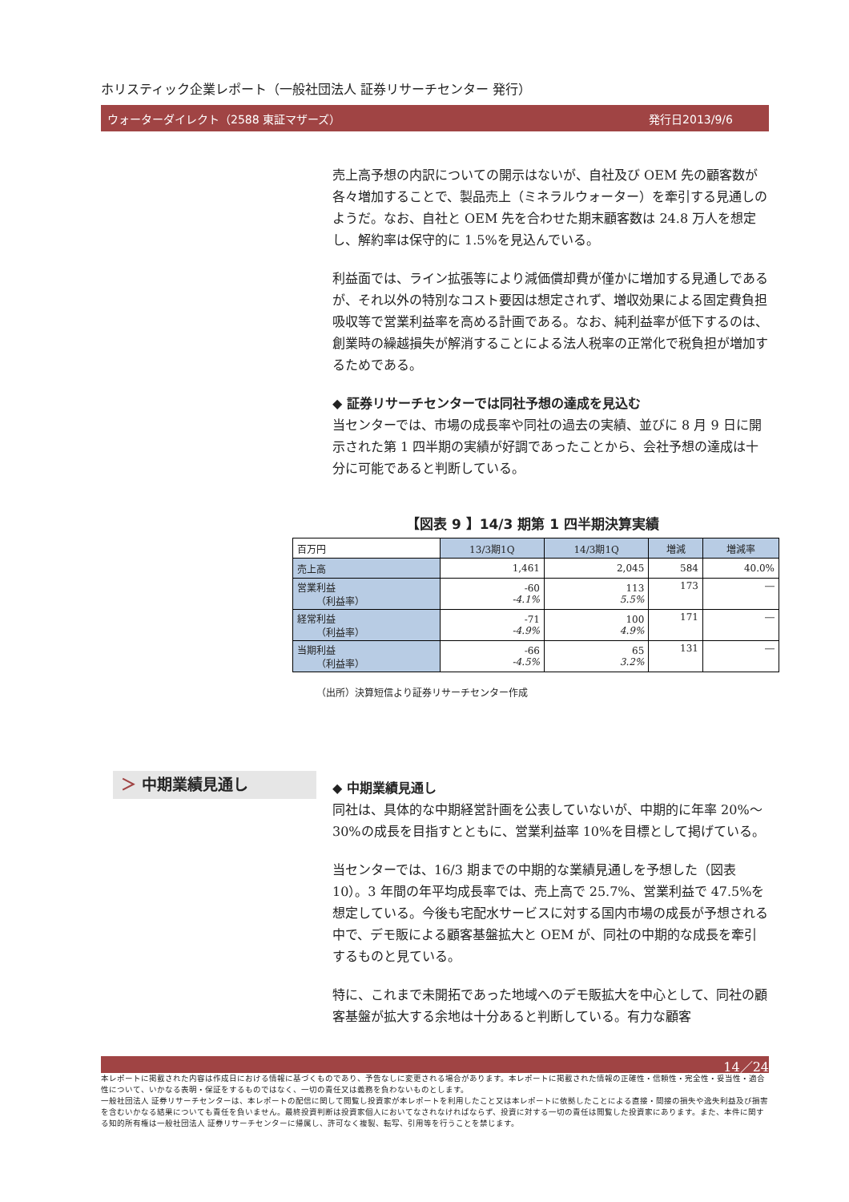ホリスティック企業レポート（一般社団法人 証券リサーチセンター 発行）
ウォーターダイレクト（2588 東証マザーズ） 発行日2013/9/6
売上高予想の内訳についての開示はないが、自社及び OEM 先の顧客数が各々増加することで、製品売上（ミネラルウォーター）を牽引する見通しのようだ。なお、自社と OEM 先を合わせた期末顧客数は 24.8 万人を想定し、解約率は保守的に 1.5%を見込んでいる。
利益面では、ライン拡張等により減価償却費が僅かに増加する見通しであるが、それ以外の特別なコスト要因は想定されず、増収効果による固定費負担吸収等で営業利益率を高める計画である。なお、純利益率が低下するのは、創業時の繰越損失が解消することによる法人税率の正常化で税負担が増加するためである。
◆ 証券リサーチセンターでは同社予想の達成を見込む
当センターでは、市場の成長率や同社の過去の実績、並びに 8 月 9 日に開示された第 1 四半期の実績が好調であったことから、会社予想の達成は十分に可能であると判断している。
【図表 9 】14/3 期第 1 四半期決算実績
| 百万円 | 13/3期1Q | 14/3期1Q | 増減 | 増減率 |
| 売上高 | 1,461 | 2,045 | 584 | 40.0% |
| 営業利益 （利益率） | -60 -4.1% | 113 5.5% | 173 | ― |
| 経常利益 （利益率） | -71 -4.9% | 100 4.9% | 171 | ― |
| 当期利益 （利益率） | -66 -4.5% | 65 3.2% | 131 | ― |
（出所）決算短信より証券リサーチセンター作成
＞ 中期業績見通し
◆ 中期業績見通し
同社は、具体的な中期経営計画を公表していないが、中期的に年率 20%～30%の成長を目指すとともに、営業利益率 10%を目標として掲げている。
当センターでは、16/3 期までの中期的な業績見通しを予想した（図表 10）。3 年間の年平均成長率では、売上高で 25.7%、営業利益で 47.5%を想定している。今後も宅配水サービスに対する国内市場の成長が予想される中で、デモ販による顧客基盤拡大と OEM が、同社の中期的な成長を牽引するものと見ている。
特に、これまで未開拓であった地域へのデモ販拡大を中心として、同社の顧客基盤が拡大する余地は十分あると判断している。有力な顧客
14／24
本レポートに掲載された内容は作成日における情報に基づくものであり、予告なしに変更される場合があります。本レポートに掲載された情報の正確性・信頼性・完全性・妥当性・適合性について、いかなる表明・保証をするものではなく、一切の責任又は義務を負わないものとします。
一般社団法人 証券リサーチセンターは、本レポートの配信に関して閲覧し投資家が本レポートを利用したこと又は本レポートに依拠したことによる直接・間接の損失や逸失利益及び損害を含むいかなる結果についても責任を負いません。最終投資判断は投資家個人においてなされなければならず、投資に対する一切の責任は閲覧した投資家にあります。また、本件に関する知的所有権は一般社団法人 証券リサーチセンターに帰属し、許可なく複製、転写、引用等を行うことを禁じます。